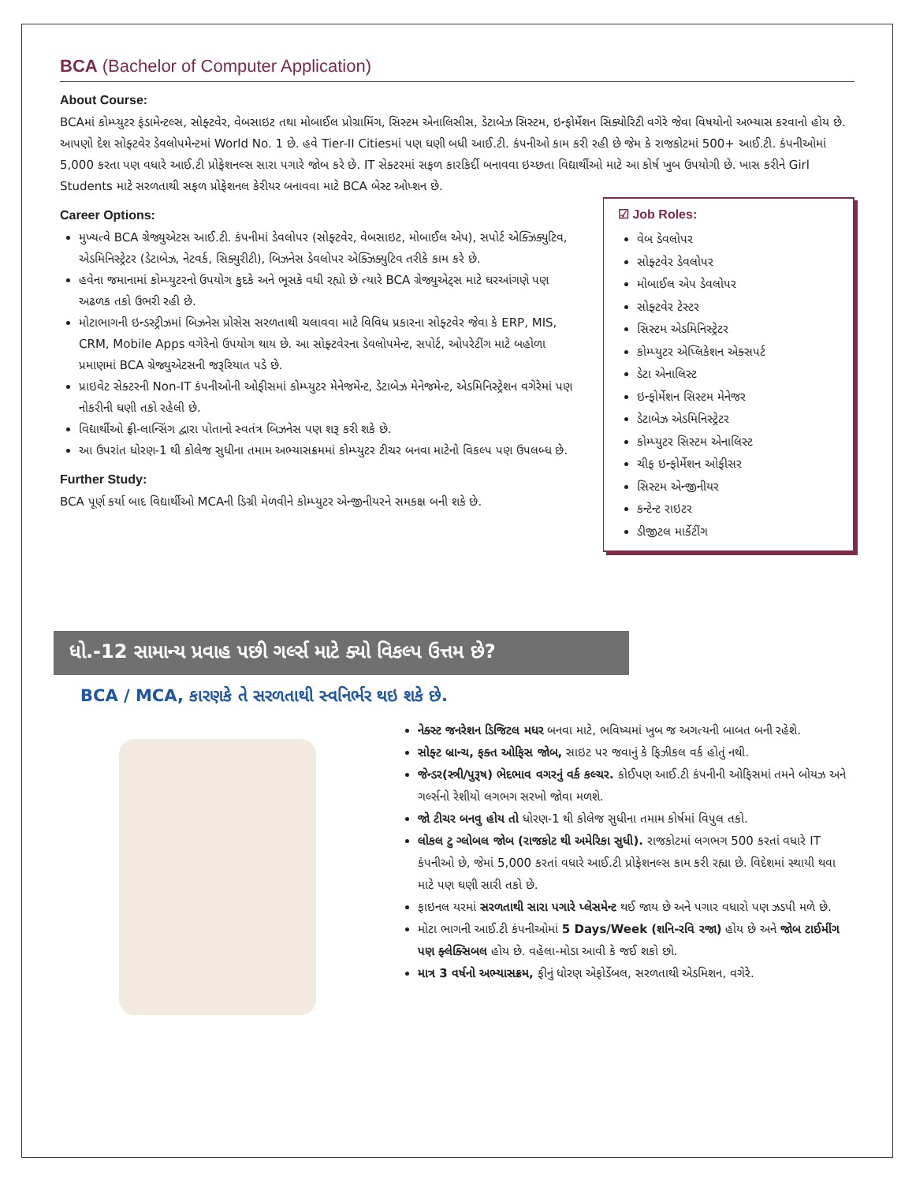BCA (Bachelor of Computer Application)
About Course:
BCAમાં કોમ્પ્યુટર ફંડામેન્ટલ્સ, સોફ્ટવેર, વેબસાઇટ તથા મોબાઈલ પ્રોગ્રામિંગ, સિસ્ટમ એનાલિસીસ, ડેટાબેઝ સિસ્ટમ, ઇન્ફોર્મેશન સિક્યોરિટી વગેરે જેવા વિષયોનો અભ્યાસ કરવાનો હોય છે. આપણો દેશ સોફ્ટવેર ડેવલોપમેન્ટમાં World No. 1 છે. હવે Tier-II Citiesમાં પણ ઘણી બધી આઈ.ટી. કંપનીઓ કામ કરી રહી છે જેમ કે રાજકોટમાં 500+ આઈ.ટી. કંપનીઓમાં 5,000 કરતા પણ વધારે આઈ.ટી પ્રોફેશનલ્સ સારા પગારે જોબ કરે છે. IT સેક્ટરમાં સફળ કારકિર્દી બનાવવા ઇચ્છતા વિદ્યાર્થીઓ માટે આ કોર્ષ ખુબ ઉપયોગી છે. ખાસ કરીને Girl Students માટે સરળતાથી સફળ પ્રોફેશનલ કેરીયર બનાવવા માટે BCA બેસ્ટ ઓપ્શન છે.
Career Options:
મુખ્યત્વે BCA ગ્રેજ્યુએટસ આઈ.ટી. કંપનીમાં ડેવલોપર (સોફ્ટવેર, વેબસાઇટ, મોબાઈલ એપ), સપોર્ટ એક્ઝિક્યુટિવ, એડમિનિસ્ટ્રેટર (ડેટાબેઝ, નેટવર્ક, સિક્યુરીટી), બિઝનેસ ડેવલોપર એક્ઝિક્યુટિવ તરીકે કામ કરે છે.
હવેના જમાનામાં કોમ્પ્યુટરનો ઉપયોગ કુદકે અને ભૂસકે વધી રહ્યો છે ત્યારે BCA ગ્રેજ્યુએટ્સ માટે ઘરઆંગણે પણ અઢળક તકો ઉભરી રહી છે.
મોટાભાગની ઇન્ડસ્ટ્રીઝમાં બિઝનેસ પ્રોસેસ સરળતાથી ચલાવવા માટે વિવિધ પ્રકારના સોફ્ટવેર જેવા કે ERP, MIS, CRM, Mobile Apps વગેરેનો ઉપયોગ થાય છે. આ સોફ્ટવેરના ડેવલોપમેન્ટ, સપોર્ટ, ઓપરેટીંગ માટે બહોળા પ્રમાણમાં BCA ગ્રેજ્યુએટસની જરૂરિયાત પડે છે.
પ્રાઇવેટ સેક્ટરની Non-IT કંપનીઓની ઓફીસમાં કોમ્પ્યુટર મેનેજમેન્ટ, ડેટાબેઝ મેનેજમેન્ટ, એડમિનિસ્ટ્રેશન વગેરેમાં પણ નોકરીની ઘણી તકો રહેલી છે.
વિદ્યાર્થીઓ ફ્રી-લાન્સિંગ દ્વારા પોતાનો સ્વતંત્ર બિઝનેસ પણ શરૂ કરી શકે છે.
આ ઉપરાંત ધોરણ-1 થી કોલેજ સુધીના તમામ અભ્યાસક્રમમાં કોમ્પ્યુટર ટીચર બનવા માટેનો વિકલ્પ પણ ઉપલબ્ધ છે.
Further Study:
BCA પૂર્ણ કર્યા બાદ વિદ્યાર્થીઓ MCAની ડિગ્રી મેળવીને કોમ્પ્યુટર એન્જીનીયરને સમકક્ષ બની શકે છે.
☑ Job Roles:
વેબ ડેવલોપર
સોફ્ટવેર ડેવલોપર
મોબાઈલ એપ ડેવલોપર
સોફ્ટવેર ટેસ્ટર
સિસ્ટમ એડમિનિસ્ટ્રેટર
કોમ્પ્યુટર એપ્લિકેશન એક્સપર્ટ
ડેટા એનાલિસ્ટ
ઇન્ફોર્મેશન સિસ્ટમ મેનેજર
ડેટાબેઝ એડમિનિસ્ટ્રેટર
કોમ્પ્યુટર સિસ્ટમ એનાલિસ્ટ
ચીફ ઇન્ફોર્મેશન ઓફીસર
સિસ્ટમ એન્જીનીયર
કન્ટેન્ટ રાઇટર
ડીજીટલ માર્કેટીંગ
ધો.-12 સામાન્ય પ્રવાહ પછી ગર્લ્સ માટે ક્યો વિકલ્પ ઉત્તમ છે?
BCA / MCA, કારણકે તે સરળતાથી સ્વનિર્ભર થઇ શકે છે.
નેક્સ્ટ જનરેશન ડિજિટલ મધર બનવા માટે, ભવિષ્યમાં ખુબ જ અગત્યની બાબત બની રહેશે.
સોફ્ટ બ્રાન્ચ, ફક્ત ઓફિસ જોબ, સાઇટ પર જવાનું કે ફિઝીકલ વર્ક હોતું નથી.
જેન્ડર(સ્ત્રી/પુરૂષ) ભેદભાવ વગરનું વર્ક કલ્ચર. કોઈપણ આઈ.ટી કંપનીની ઓફિસમાં તમને બોયઝ અને ગર્લ્સનો રેશીયો લગભગ સરખો જોવા મળશે.
જો ટીચર બનવુ હોય તો ધોરણ-1 થી કોલેજ સુધીના તમામ કોર્ષમાં વિપુલ તકો.
લોકલ ટુ ગ્લોબલ જોબ (રાજકોટ થી અમેરિકા સુધી). રાજકોટમાં લગભગ 500 કરતાં વધારે IT કંપનીઓ છે, જેમાં 5,000 કરતાં વધારે આઈ.ટી પ્રોફેશનલ્સ કામ કરી રહ્યા છે. વિદેશમાં સ્થાયી થવા માટે પણ ઘણી સારી તકો છે.
ફાઇનલ યરમાં સરળતાથી સારા પગારે પ્લેસમેન્ટ થઈ જાય છે અને પગાર વધારો પણ ઝડપી મળે છે.
મોટા ભાગની આઈ.ટી કંપનીઓમાં 5 Days/Week (શનિ-રવિ રજા) હોય છે અને જોબ ટાઈમીંગ પણ ફ્લેક્સિબલ હોય છે. વહેલા-મોડા આવી કે જઈ શકો છો.
માત્ર 3 વર્ષનો અભ્યાસક્રમ, ફીનું ધોરણ એફોર્ડેબલ, સરળતાથી એડમિશન, વગેરે.